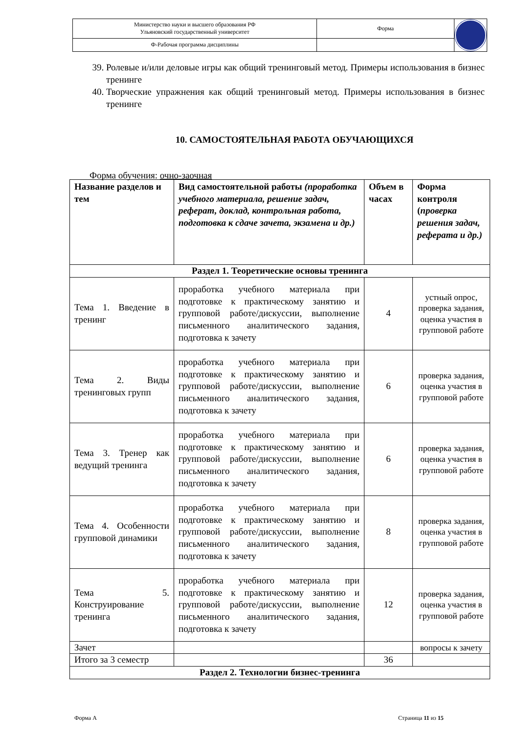| Министерство науки и высшего образования РФ Ульяновский государственный университет | Форма | |
| Ф-Рабочая программа дисциплины | | |
39. Ролевые и/или деловые игры как общий тренинговый метод. Примеры использования в бизнес тренинге
40. Творческие упражнения как общий тренинговый метод. Примеры использования в бизнес тренинге
10. САМОСТОЯТЕЛЬНАЯ РАБОТА ОБУЧАЮЩИХСЯ
Форма обучения: очно-заочная
| Название разделов и тем | Вид самостоятельной работы (проработка учебного материала, решение задач, реферат, доклад, контрольная работа, подготовка к сдаче зачета, экзамена и др.) | Объем в часах | Форма контроля ( проверка решения задач, реферата и др.) |
| --- | --- | --- | --- |
| Раздел 1. Теоретические основы тренинга | | | |
| Тема 1. Введение в тренинг | проработка учебного материала при подготовке к практическому занятию и групповой работе/дискуссии, выполнение письменного аналитического задания, подготовка к зачету | 4 | устный опрос, проверка задания, оценка участия в групповой работе |
| Тема 2. Виды тренинговых групп | проработка учебного материала при подготовке к практическому занятию и групповой работе/дискуссии, выполнение письменного аналитического задания, подготовка к зачету | 6 | проверка задания, оценка участия в групповой работе |
| Тема 3. Тренер как ведущий тренинга | проработка учебного материала при подготовке к практическому занятию и групповой работе/дискуссии, выполнение письменного аналитического задания, подготовка к зачету | 6 | проверка задания, оценка участия в групповой работе |
| Тема 4. Особенности групповой динамики | проработка учебного материала при подготовке к практическому занятию и групповой работе/дискуссии, выполнение письменного аналитического задания, подготовка к зачету | 8 | проверка задания, оценка участия в групповой работе |
| Тема 5. Конструирование тренинга | проработка учебного материала при подготовке к практическому занятию и групповой работе/дискуссии, выполнение письменного аналитического задания, подготовка к зачету | 12 | проверка задания, оценка участия в групповой работе |
| Зачет | | | вопросы к зачету |
| Итого за 3 семестр | | 36 | |
| Раздел 2. Технологии бизнес-тренинга | | | |
Форма А Страница 11 из 15